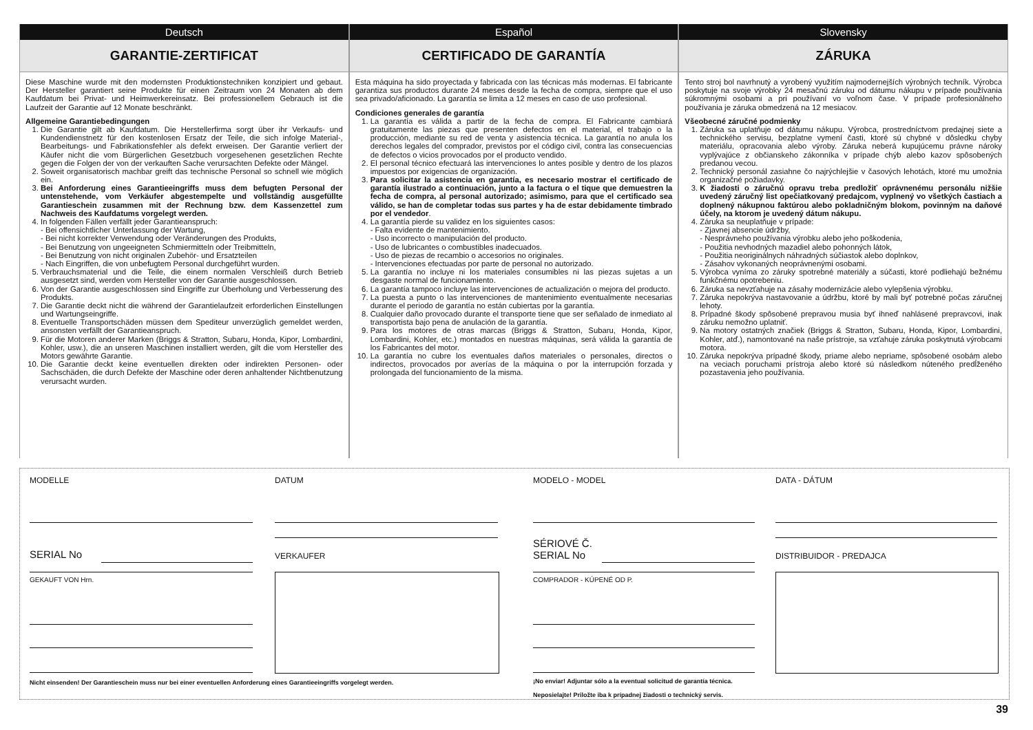Deutsch
GARANTIE-ZERTIFICAT
Diese Maschine wurde mit den modernsten Produktionstechniken konzipiert und gebaut. Der Hersteller garantiert seine Produkte für einen Zeitraum von 24 Monaten ab dem Kaufdatum bei Privat- und Heimwerkereinsatz. Bei professionellem Gebrauch ist die Laufzeit der Garantie auf 12 Monate beschränkt.
Allgemeine Garantiebedingungen
1. Die Garantie gilt ab Kaufdatum. Die Herstellerfirma sorgt über ihr Verkaufs- und Kundendienstnetz für den kostenlosen Ersatz der Teile, die sich infolge Material-, Bearbeitungs- und Fabrikationsfehler als defekt erweisen. Der Garantie verliert der Käufer nicht die vom Bürgerlichen Gesetzbuch vorgesehenen gesetzlichen Rechte gegen die Folgen der von der verkauften Sache verursachten Defekte oder Mängel.
2. Soweit organisatorisch machbar greift das technische Personal so schnell wie möglich ein.
3. Bei Anforderung eines Garantieeingriffs muss dem befugten Personal der untenstehende, vom Verkäufer abgestempelte und vollständig ausgefüllte Garantieschein zusammen mit der Rechnung bzw. dem Kassenzettel zum Nachweis des Kaufdatums vorgelegt werden.
4. In folgenden Fällen verfällt jeder Garantieanspruch:
- Bei offensichtlicher Unterlassung der Wartung,
- Bei nicht korrekter Verwendung oder Veränderungen des Produkts,
- Bei Benutzung von ungeeigneten Schmiermitteln oder Treibmitteln,
- Bei Benutzung von nicht originalen Zubehör- und Ersatzteilen
- Nach Eingriffen, die von unbefugtem Personal durchgeführt wurden.
5. Verbrauchsmaterial und die Teile, die einem normalen Verschleiß durch Betrieb ausgesetzt sind, werden vom Hersteller von der Garantie ausgeschlossen.
6. Von der Garantie ausgeschlossen sind Eingriffe zur Überholung und Verbesserung des Produkts.
7. Die Garantie deckt nicht die während der Garantielaufzeit erforderlichen Einstellungen und Wartungseingriffe.
8. Eventuelle Transportschäden müssen dem Spediteur unverzüglich gemeldet werden, ansonsten verfällt der Garantieanspruch.
9. Für die Motoren anderer Marken (Briggs & Stratton, Subaru, Honda, Kipor, Lombardini, Kohler, usw.), die an unseren Maschinen installiert werden, gilt die vom Hersteller des Motors gewährte Garantie.
10. Die Garantie deckt keine eventuellen direkten oder indirekten Personen- oder Sachschäden, die durch Defekte der Maschine oder deren anhaltender Nichtbenutzung verursacht wurden.
Español
CERTIFICADO DE GARANTÍA
Esta máquina ha sido proyectada y fabricada con las técnicas más modernas. El fabricante garantiza sus productos durante 24 meses desde la fecha de compra, siempre que el uso sea privado/aficionado. La garantía se limita a 12 meses en caso de uso profesional.
Condiciones generales de garantía
1. La garantía es válida a partir de la fecha de compra. El Fabricante cambiará gratuitamente las piezas que presenten defectos en el material, el trabajo o la producción, mediante su red de venta y asistencia técnica. La garantía no anula los derechos legales del comprador, previstos por el código civil, contra las consecuencias de defectos o vicios provocados por el producto vendido.
2. El personal técnico efectuará las intervenciones lo antes posible y dentro de los plazos impuestos por exigencias de organización.
3. Para solicitar la asistencia en garantía, es necesario mostrar el certificado de garantía ilustrado a continuación, junto a la factura o el tique que demuestren la fecha de compra, al personal autorizado; asimismo, para que el certificado sea válido, se han de completar todas sus partes y ha de estar debidamente timbrado por el vendedor.
4. La garantía pierde su validez en los siguientes casos:
- Falta evidente de mantenimiento.
- Uso incorrecto o manipulación del producto.
- Uso de lubricantes o combustibles inadecuados.
- Uso de piezas de recambio o accesorios no originales.
- Intervenciones efectuadas por parte de personal no autorizado.
5. La garantía no incluye ni los materiales consumibles ni las piezas sujetas a un desgaste normal de funcionamiento.
6. La garantía tampoco incluye las intervenciones de actualización o mejora del producto.
7. La puesta a punto o las intervenciones de mantenimiento eventualmente necesarias durante el periodo de garantía no están cubiertas por la garantía.
8. Cualquier daño provocado durante el transporte tiene que ser señalado de inmediato al transportista bajo pena de anulación de la garantía.
9. Para los motores de otras marcas (Briggs & Stratton, Subaru, Honda, Kipor, Lombardini, Kohler, etc.) montados en nuestras máquinas, será válida la garantía de los Fabricantes del motor.
10. La garantía no cubre los eventuales daños materiales o personales, directos o indirectos, provocados por averías de la máquina o por la interrupción forzada y prolongada del funcionamiento de la misma.
Slovensky
ZÁRUKA
Tento stroj bol navrhnutý a vyrobený využitím najmodernejších výrobných techník. Výrobca poskytuje na svoje výrobky 24 mesačnú záruku od dátumu nákupu v prípade používania súkromnými osobami a pri používaní vo voľnom čase. V prípade profesionálneho používania je záruka obmedzená na 12 mesiacov.
Všeobecné záručné podmienky
1. Záruka sa uplatňuje od dátumu nákupu. Výrobca, prostredníctvom predajnej siete a technického servisu, bezplatne vymení časti, ktoré sú chybné v dôsledku chyby materiálu, opracovania alebo výroby. Záruka neberá kupujúcemu právne nároky vyplývajúce z občianskeho zákonníka v prípade chýb alebo kazov spôsobených predanou vecou.
2. Technický personál zasiahne čo najrýchlejšie v časových lehotách, ktoré mu umožnia organizačné požiadavky.
3. K žiadosti o záručnú opravu treba predložiť oprávnenému personálu nižšie uvedený záručný list opečiatkovaný predajcom, vyplnený vo všetkých častiach a doplnený nákupnou faktúrou alebo pokladničným blokom, povinným na daňové účely, na ktorom je uvedený dátum nákupu.
4. Záruka sa neuplatňuje v prípade:
- Zjavnej absencie údržby,
- Nesprávneho používania výrobku alebo jeho poškodenia,
- Použitia nevhodných mazadiel alebo pohonných látok,
- Použitia neoriginálnych náhradných súčiastok alebo doplnkov,
- Zásahov vykonaných neoprávnenými osobami.
5. Výrobca vyníma zo záruky spotrebné materiály a súčasti, ktoré podliehajú bežnému funkčnému opotrebeniu.
6. Záruka sa nevzťahuje na zásahy modernizácie alebo vylepšenia výrobku.
7. Záruka nepokrýva nastavovanie a údržbu, ktoré by mali byť potrebné počas záručnej lehoty.
8. Prípadné škody spôsobené prepravou musia byť ihneď nahlásené prepravcovi, inak záruku nemožno uplatniť.
9. Na motory ostatných značiek (Briggs & Stratton, Subaru, Honda, Kipor, Lombardini, Kohler, atď.), namontované na naše prístroje, sa vzťahuje záruka poskytnutá výrobcami motora.
10. Záruka nepokrýva prípadné škody, priame alebo nepriame, spôsobené osobám alebo na veciach poruchami prístroja alebo ktoré sú následkom núteného predĺženého pozastavenia jeho používania.
MODELLE DATUM
SERIAL No VERKAUFER
GEKAUFT VON Hrn.
Nicht einsenden! Der Garantieschein muss nur bei einer eventuellen Anforderung eines Garantieeingriffs vorgelegt werden.
MODELO - MODEL DATA - DÁTUM
SÉRIOVÉ Č.
SERIAL No
DISTRIBUIDOR - PREDAJCA
COMPRADOR - KÚPENÉ OD P.
¡No enviar! Adjuntar sólo a la eventual solicitud de garantía técnica.
Neposielajte! Priložte iba k prípadnej žiadosti o technický servis.
39